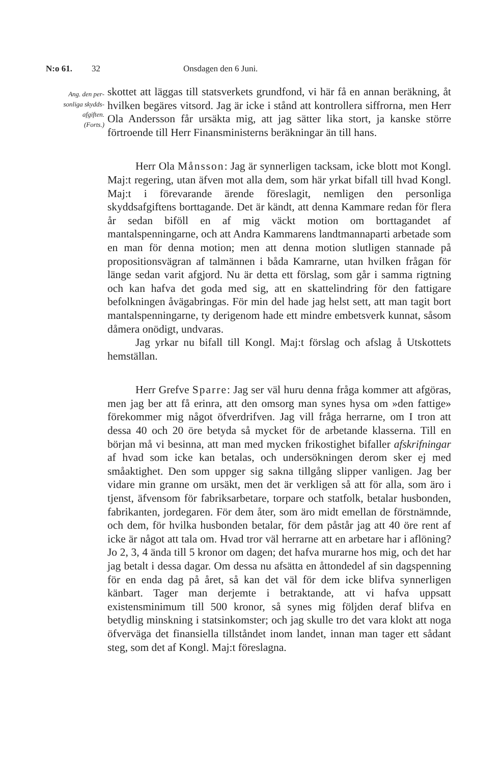N:o 61. 32 Onsdagen den 6 Juni.
Ang. den per-
sonliga skydds-
afgiften.
(Forts.)
skottet att läggas till statsverkets grundfond, vi här få en annan beräkning, åt hvilken begäres vitsord. Jag är icke i stånd att kontrollera siffrorna, men Herr Ola Andersson får ursäkta mig, att jag sätter lika stort, ja kanske större förtroende till Herr Finansministerns beräkningar än till hans.
Herr Ola Månsson: Jag är synnerligen tacksam, icke blott mot Kongl. Maj:t regering, utan äfven mot alla dem, som här yrkat bifall till hvad Kongl. Maj:t i förevarande ärende föreslagit, nemligen den personliga skyddsafgiftens borttagande. Det är kändt, att denna Kammare redan för flera år sedan biföll en af mig väckt motion om borttagandet af mantalspenningarne, och att Andra Kammarens landtmannaparti arbetade som en man för denna motion; men att denna motion slutligen stannade på propositionsvägran af talmännen i båda Kamrarne, utan hvilken frågan för länge sedan varit afgjord. Nu är detta ett förslag, som går i samma rigtning och kan hafva det goda med sig, att en skattelindring för den fattigare befolkningen åvägabringas. För min del hade jag helst sett, att man tagit bort mantalspenningarne, ty derigenom hade ett mindre embetsverk kunnat, såsom dåmera onödigt, undvaras.
Jag yrkar nu bifall till Kongl. Maj:t förslag och afslag å Utskottets hemställan.
Herr Grefve Sparre: Jag ser väl huru denna fråga kommer att afgöras, men jag ber att få erinra, att den omsorg man synes hysa om »den fattige» förekommer mig något öfverdrifven. Jag vill fråga herrarne, om I tron att dessa 40 och 20 öre betyda så mycket för de arbetande klasserna. Till en början må vi besinna, att man med mycken frikostighet bifaller afskrifningar af hvad som icke kan betalas, och undersökningen derom sker ej med småaktighet. Den som uppger sig sakna tillgång slipper vanligen. Jag ber vidare min granne om ursäkt, men det är verkligen så att för alla, som äro i tjenst, äfvensom för fabriksarbetare, torpare och statfolk, betalar husbonden, fabrikanten, jordegaren. För dem åter, som äro midt emellan de förstnämnde, och dem, för hvilka husbonden betalar, för dem påstår jag att 40 öre rent af icke är något att tala om. Hvad tror väl herrarne att en arbetare har i aflöning? Jo 2, 3, 4 ända till 5 kronor om dagen; det hafva murarne hos mig, och det har jag betalt i dessa dagar. Om dessa nu afsätta en åttondedel af sin dagspenning för en enda dag på året, så kan det väl för dem icke blifva synnerligen känbart. Tager man derjemte i betraktande, att vi hafva uppsatt existensminimum till 500 kronor, så synes mig följden deraf blifva en betydlig minskning i statsinkomster; och jag skulle tro det vara klokt att noga öfverväga det finansiella tillståndet inom landet, innan man tager ett sådant steg, som det af Kongl. Maj:t föreslagna.